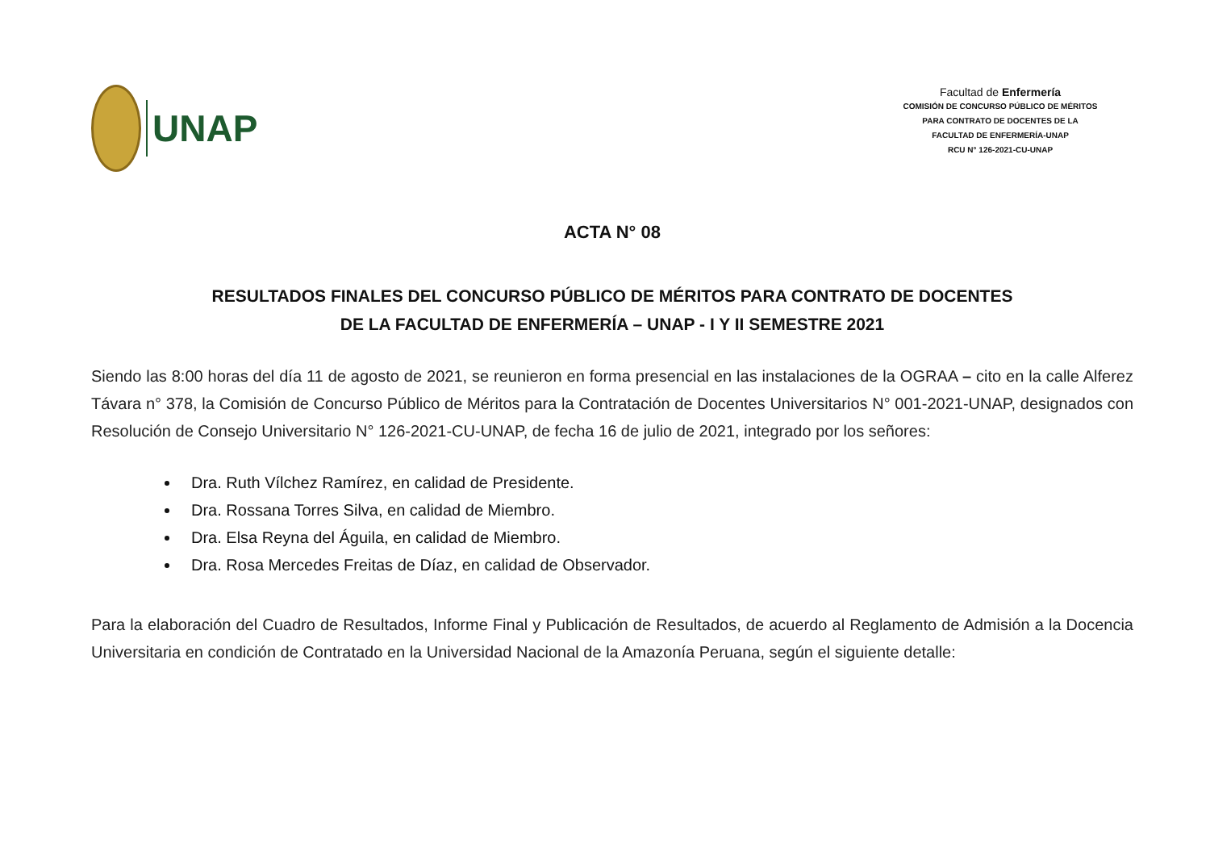UNAP
Facultad de Enfermería
COMISIÓN DE CONCURSO PÚBLICO DE MÉRITOS
PARA CONTRATO DE DOCENTES DE LA
FACULTAD DE ENFERMERÍA-UNAP
RCU N° 126-2021-CU-UNAP
ACTA N° 08
RESULTADOS FINALES DEL CONCURSO PÚBLICO DE MÉRITOS PARA CONTRATO DE DOCENTES
DE LA FACULTAD DE ENFERMERÍA – UNAP - I Y II SEMESTRE 2021
Siendo las 8:00 horas del día 11 de agosto de 2021, se reunieron en forma presencial en las instalaciones de la OGRAA – cito en la calle Alferez Távara n° 378, la Comisión de Concurso Público de Méritos para la Contratación de Docentes Universitarios N° 001-2021-UNAP, designados con Resolución de Consejo Universitario N° 126-2021-CU-UNAP, de fecha 16 de julio de 2021, integrado por los señores:
Dra. Ruth Vílchez Ramírez, en calidad de Presidente.
Dra. Rossana Torres Silva, en calidad de Miembro.
Dra. Elsa Reyna del Águila, en calidad de Miembro.
Dra. Rosa Mercedes Freitas de Díaz, en calidad de Observador.
Para la elaboración del Cuadro de Resultados, Informe Final y Publicación de Resultados, de acuerdo al Reglamento de Admisión a la Docencia Universitaria en condición de Contratado en la Universidad Nacional de la Amazonía Peruana, según el siguiente detalle: